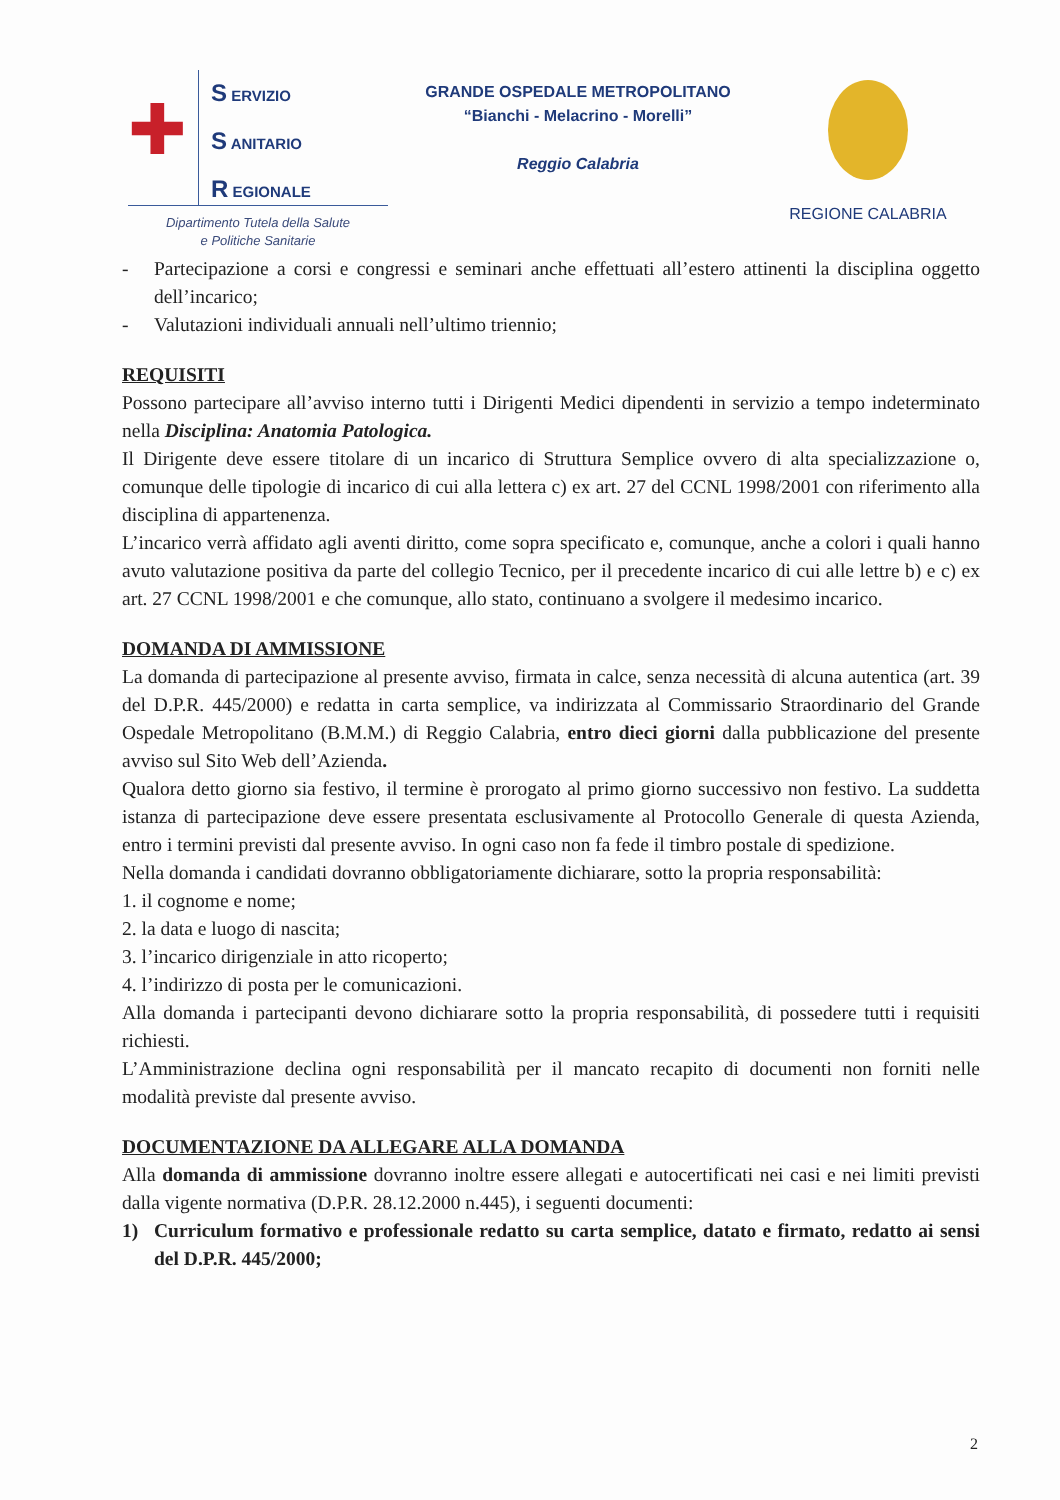✚
S ERVIZIO
S ANITARIO
R EGIONALE
Dipartimento Tutela della Salute
e Politiche Sanitarie
GRANDE OSPEDALE METROPOLITANO
“Bianchi - Melacrino - Morelli”
Reggio Calabria
REGIONE CALABRIA
- Partecipazione a corsi e congressi e seminari anche effettuati all’estero attinenti la disciplina oggetto dell’incarico;
- Valutazioni individuali annuali nell’ultimo triennio;
REQUISITI
Possono partecipare all’avviso interno tutti i Dirigenti Medici dipendenti in servizio a tempo indeterminato nella Disciplina: Anatomia Patologica.
Il Dirigente deve essere titolare di un incarico di Struttura Semplice ovvero di alta specializzazione o, comunque delle tipologie di incarico di cui alla lettera c) ex art. 27 del CCNL 1998/2001 con riferimento alla disciplina di appartenenza.
L’incarico verrà affidato agli aventi diritto, come sopra specificato e, comunque, anche a colori i quali hanno avuto valutazione positiva da parte del collegio Tecnico, per il precedente incarico di cui alle lettre b) e c) ex art. 27 CCNL 1998/2001 e che comunque, allo stato, continuano a svolgere il medesimo incarico.
DOMANDA DI AMMISSIONE
La domanda di partecipazione al presente avviso, firmata in calce, senza necessità di alcuna autentica (art. 39 del D.P.R. 445/2000) e redatta in carta semplice, va indirizzata al Commissario Straordinario del Grande Ospedale Metropolitano (B.M.M.) di Reggio Calabria, entro dieci giorni dalla pubblicazione del presente avviso sul Sito Web dell’Azienda.
Qualora detto giorno sia festivo, il termine è prorogato al primo giorno successivo non festivo. La suddetta istanza di partecipazione deve essere presentata esclusivamente al Protocollo Generale di questa Azienda, entro i termini previsti dal presente avviso. In ogni caso non fa fede il timbro postale di spedizione.
Nella domanda i candidati dovranno obbligatoriamente dichiarare, sotto la propria responsabilità:
1. il cognome e nome;
2. la data e luogo di nascita;
3. l’incarico dirigenziale in atto ricoperto;
4. l’indirizzo di posta per le comunicazioni.
Alla domanda i partecipanti devono dichiarare sotto la propria responsabilità, di possedere tutti i requisiti richiesti.
L’Amministrazione declina ogni responsabilità per il mancato recapito di documenti non forniti nelle modalità previste dal presente avviso.
DOCUMENTAZIONE DA ALLEGARE ALLA DOMANDA
Alla domanda di ammissione dovranno inoltre essere allegati e autocertificati nei casi e nei limiti previsti dalla vigente normativa (D.P.R. 28.12.2000 n.445), i seguenti documenti:
1) Curriculum formativo e professionale redatto su carta semplice, datato e firmato, redatto ai sensi del D.P.R. 445/2000;
2